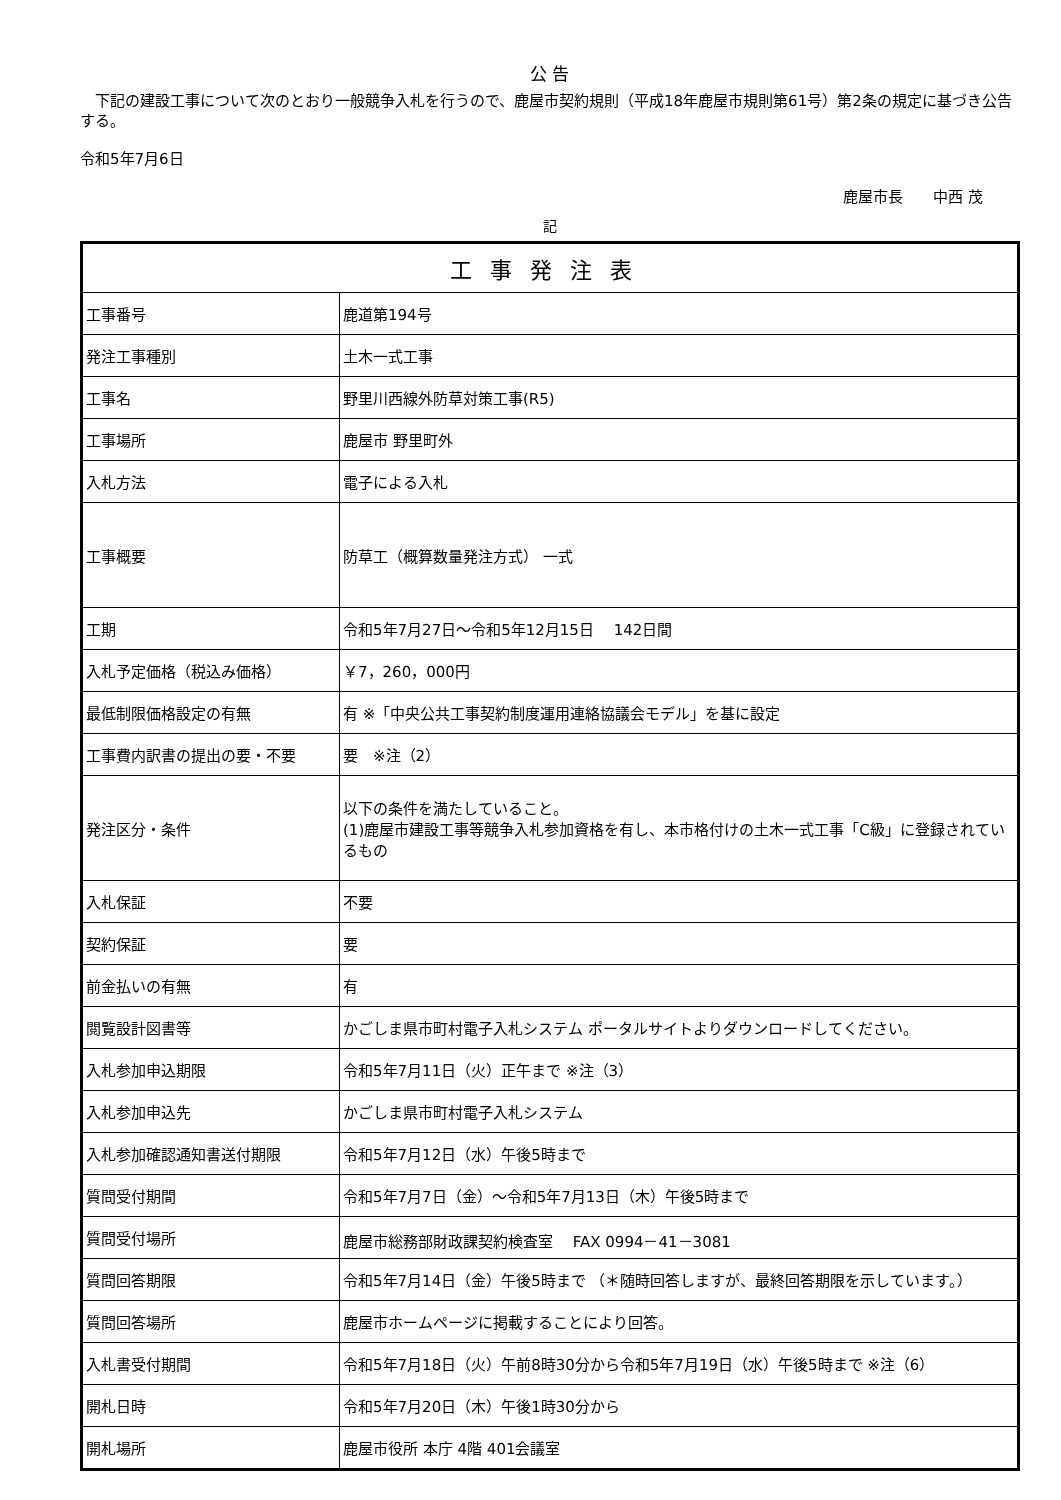公 告
　下記の建設工事について次のとおり一般競争入札を行うので、鹿屋市契約規則（平成18年鹿屋市規則第61号）第2条の規定に基づき公告する。
令和5年7月6日
鹿屋市長　　中西 茂
記
| 工事発注表 | |
| --- | --- |
| 工事番号 | 鹿道第194号 |
| 発注工事種別 | 土木一式工事 |
| 工事名 | 野里川西線外防草対策工事(R5) |
| 工事場所 | 鹿屋市 野里町外 |
| 入札方法 | 電子による入札 |
| 工事概要 | 防草工（概算数量発注方式） 一式 |
| 工期 | 令和5年7月27日～令和5年12月15日 142日間 |
| 入札予定価格（税込み価格） | ￥7，260，000円 |
| 最低制限価格設定の有無 | 有 ※「中央公共工事契約制度運用連絡協議会モデル」を基に設定 |
| 工事費内訳書の提出の要・不要 | 要 ※注（2） |
| 発注区分・条件 | 以下の条件を満たしていること。 (1)鹿屋市建設工事等競争入札参加資格を有し、本市格付けの土木一式工事「C級」に登録されているもの |
| 入札保証 | 不要 |
| 契約保証 | 要 |
| 前金払いの有無 | 有 |
| 閲覧設計図書等 | かごしま県市町村電子入札システム ポータルサイトよりダウンロードしてください。 |
| 入札参加申込期限 | 令和5年7月11日（火）正午まで ※注（3） |
| 入札参加申込先 | かごしま県市町村電子入札システム |
| 入札参加確認通知書送付期限 | 令和5年7月12日（水）午後5時まで |
| 質問受付期間 | 令和5年7月7日（金）～令和5年7月13日（木）午後5時まで |
| 質問受付場所 | 鹿屋市総務部財政課契約検査室 FAX 0994－41－3081 |
| 質問回答期限 | 令和5年7月14日（金）午後5時まで （＊随時回答しますが、最終回答期限を示しています。） |
| 質問回答場所 | 鹿屋市ホームページに掲載することにより回答。 |
| 入札書受付期間 | 令和5年7月18日（火）午前8時30分から令和5年7月19日（水）午後5時まで ※注（6） |
| 開札日時 | 令和5年7月20日（木）午後1時30分から |
| 開札場所 | 鹿屋市役所 本庁 4階 401会議室 |